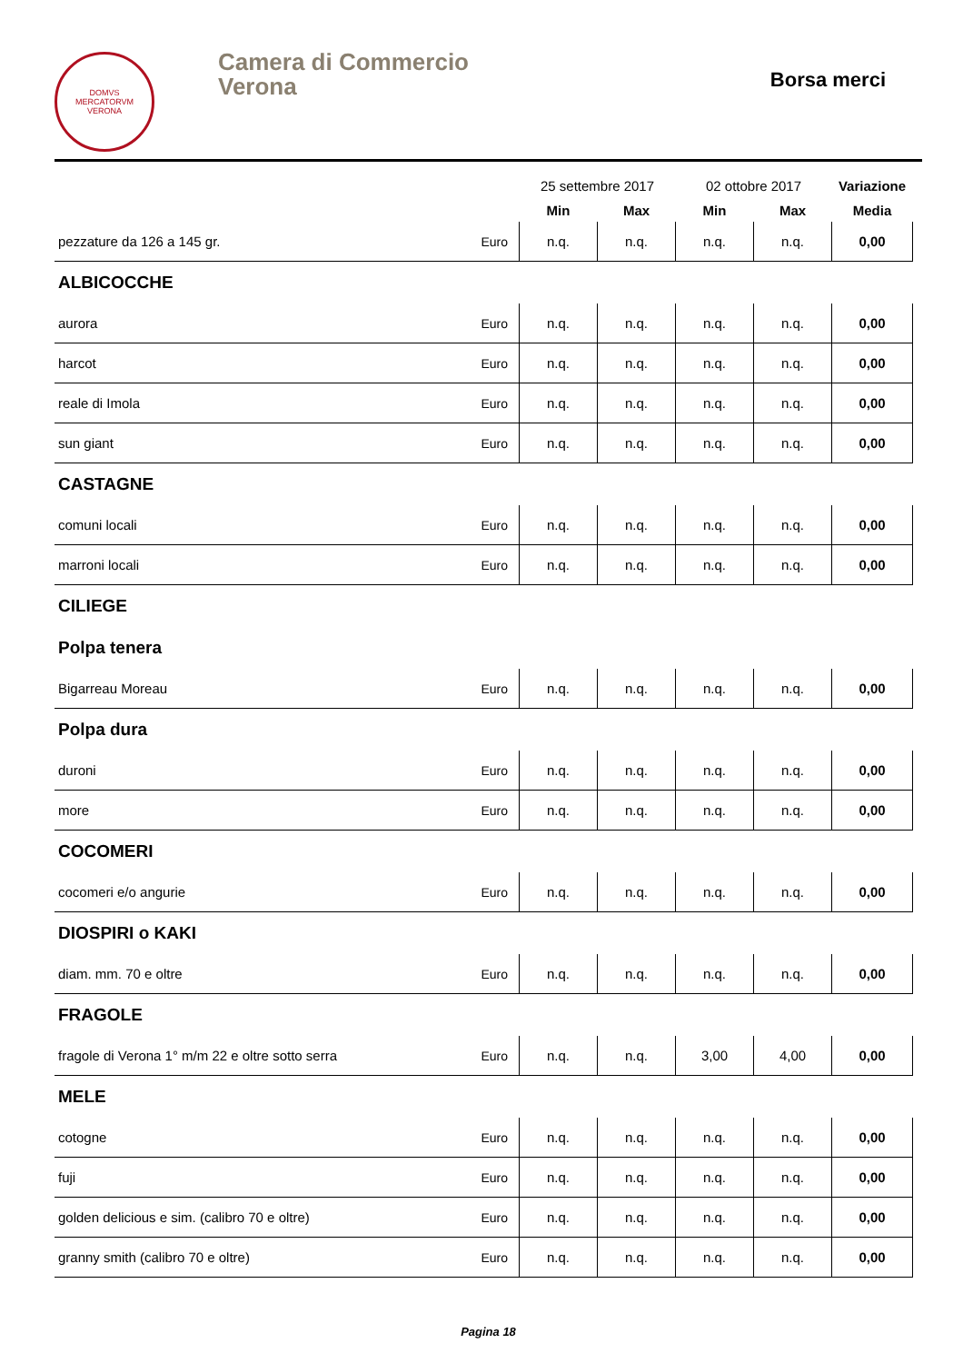DOMVS
MERCATORVM
VERONA
Camera di Commercio
Verona
Borsa merci
| | | 25 settembre 2017 | | 02 ottobre 2017 | | Variazione |
| --- | --- | --- | --- | --- | --- | --- |
| | | Min | Max | Min | Max | Media |
| pezzature da 126 a 145 gr. | Euro | n.q. | n.q. | n.q. | n.q. | 0,00 |
| ALBICOCCHE | | | | | | |
| aurora | Euro | n.q. | n.q. | n.q. | n.q. | 0,00 |
| harcot | Euro | n.q. | n.q. | n.q. | n.q. | 0,00 |
| reale di Imola | Euro | n.q. | n.q. | n.q. | n.q. | 0,00 |
| sun giant | Euro | n.q. | n.q. | n.q. | n.q. | 0,00 |
| CASTAGNE | | | | | | |
| comuni locali | Euro | n.q. | n.q. | n.q. | n.q. | 0,00 |
| marroni locali | Euro | n.q. | n.q. | n.q. | n.q. | 0,00 |
| CILIEGE | | | | | | |
| Polpa tenera | | | | | | |
| Bigarreau Moreau | Euro | n.q. | n.q. | n.q. | n.q. | 0,00 |
| Polpa dura | | | | | | |
| duroni | Euro | n.q. | n.q. | n.q. | n.q. | 0,00 |
| more | Euro | n.q. | n.q. | n.q. | n.q. | 0,00 |
| COCOMERI | | | | | | |
| cocomeri e/o angurie | Euro | n.q. | n.q. | n.q. | n.q. | 0,00 |
| DIOSPIRI o KAKI | | | | | | |
| diam. mm. 70 e oltre | Euro | n.q. | n.q. | n.q. | n.q. | 0,00 |
| FRAGOLE | | | | | | |
| fragole di Verona 1° m/m 22 e oltre sotto serra | Euro | n.q. | n.q. | 3,00 | 4,00 | 0,00 |
| MELE | | | | | | |
| cotogne | Euro | n.q. | n.q. | n.q. | n.q. | 0,00 |
| fuji | Euro | n.q. | n.q. | n.q. | n.q. | 0,00 |
| golden delicious e sim. (calibro 70 e oltre) | Euro | n.q. | n.q. | n.q. | n.q. | 0,00 |
| granny smith (calibro 70 e oltre) | Euro | n.q. | n.q. | n.q. | n.q. | 0,00 |
Pagina 18